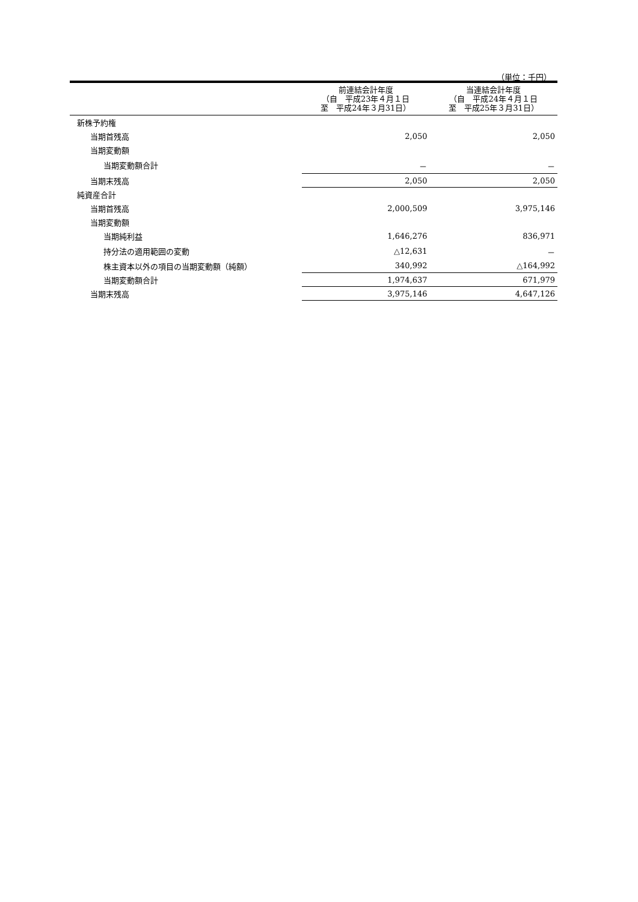（単位：千円）
| | 前連結会計年度 （自 平成23年４月１日 至 平成24年３月31日） | 当連結会計年度 （自 平成24年４月１日 至 平成25年３月31日） |
| --- | --- | --- |
| 新株予約権 | | |
| 当期首残高 | 2,050 | 2,050 |
| 当期変動額 | | |
| 当期変動額合計 | － | － |
| 当期末残高 | 2,050 | 2,050 |
| 純資産合計 | | |
| 当期首残高 | 2,000,509 | 3,975,146 |
| 当期変動額 | | |
| 当期純利益 | 1,646,276 | 836,971 |
| 持分法の適用範囲の変動 | △12,631 | － |
| 株主資本以外の項目の当期変動額（純額） | 340,992 | △164,992 |
| 当期変動額合計 | 1,974,637 | 671,979 |
| 当期末残高 | 3,975,146 | 4,647,126 |